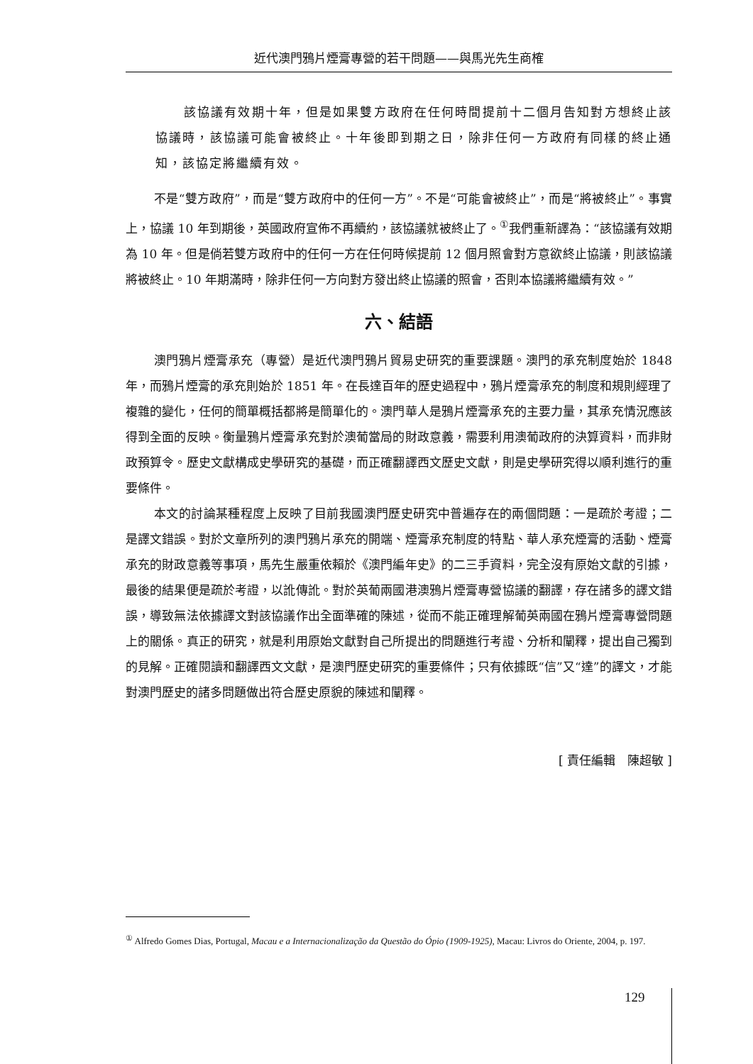近代澳門鴉片煙膏專營的若干問題——與馬光先生商榷
該協議有效期十年，但是如果雙方政府在任何時間提前十二個月告知對方想終止該協議時，該協議可能會被終止。十年後即到期之日，除非任何一方政府有同樣的終止通知，該協定將繼續有效。
不是“雙方政府”，而是“雙方政府中的任何一方”。不是“可能會被終止”，而是“將被終止”。事實上，協議 10 年到期後，英國政府宣佈不再續約，該協議就被終止了。<sup>①</sup>我們重新譯為：“該協議有效期為 10 年。但是倘若雙方政府中的任何一方在任何時候提前 12 個月照會對方意欲終止協議，則該協議將被終止。10 年期滿時，除非任何一方向對方發出終止協議的照會，否則本協議將繼續有效。”
六、結語
澳門鴉片煙膏承充（專營）是近代澳門鴉片貿易史研究的重要課題。澳門的承充制度始於 1848 年，而鴉片煙膏的承充則始於 1851 年。在長達百年的歷史過程中，鴉片煙膏承充的制度和規則經理了複雜的變化，任何的簡單概括都將是簡單化的。澳門華人是鴉片煙膏承充的主要力量，其承充情況應該得到全面的反映。衡量鴉片煙膏承充對於澳葡當局的財政意義，需要利用澳葡政府的決算資料，而非財政預算令。歷史文獻構成史學研究的基礎，而正確翻譯西文歷史文獻，則是史學研究得以順利進行的重要條件。
本文的討論某種程度上反映了目前我國澳門歷史研究中普遍存在的兩個問題：一是疏於考證；二是譯文錯誤。對於文章所列的澳門鴉片承充的開端、煙膏承充制度的特點、華人承充煙膏的活動、煙膏承充的財政意義等事項，馬先生嚴重依賴於《澳門編年史》的二三手資料，完全沒有原始文獻的引據，最後的結果便是疏於考證，以訛傳訛。對於英葡兩國港澳鴉片煙膏專營協議的翻譯，存在諸多的譯文錯誤，導致無法依據譯文對該協議作出全面準確的陳述，從而不能正確理解葡英兩國在鴉片煙膏專營問題上的關係。真正的研究，就是利用原始文獻對自己所提出的問題進行考證、分析和闡釋，提出自己獨到的見解。正確閱讀和翻譯西文文獻，是澳門歷史研究的重要條件；只有依據既“信”又“達”的譯文，才能對澳門歷史的諸多問題做出符合歷史原貌的陳述和闡釋。
[ 責任編輯　陳超敏 ]
<sup>①</sup> Alfredo Gomes Dias, Portugal, Macau e a Internacionalização da Questão do Ópio (1909-1925), Macau: Livros do Oriente, 2004, p. 197.
129